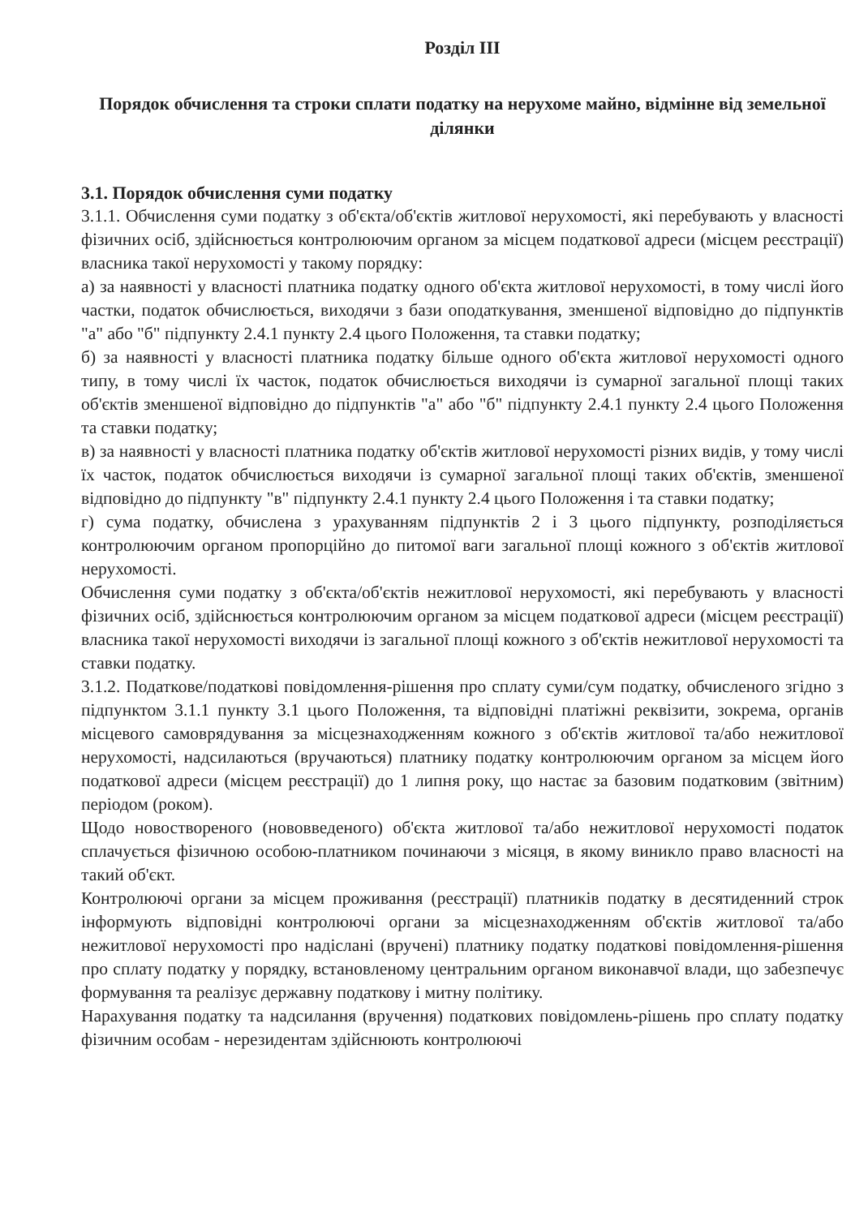Розділ III
Порядок обчислення та строки сплати податку на нерухоме майно, відмінне від земельної ділянки
3.1. Порядок обчислення суми податку
3.1.1. Обчислення суми податку з об'єкта/об'єктів житлової нерухомості, які перебувають у власності фізичних осіб, здійснюється контролюючим органом за місцем податкової адреси (місцем реєстрації) власника такої нерухомості у такому порядку:
а) за наявності у власності платника податку одного об'єкта житлової нерухомості, в тому числі його частки, податок обчислюється, виходячи з бази оподаткування, зменшеної відповідно до підпунктів "а" або "б" підпункту 2.4.1 пункту 2.4 цього Положення, та ставки податку;
б) за наявності у власності платника податку більше одного об'єкта житлової нерухомості одного типу, в тому числі їх часток, податок обчислюється виходячи із сумарної загальної площі таких об'єктів зменшеної відповідно до підпунктів "а" або "б" підпункту 2.4.1 пункту 2.4 цього Положення та ставки податку;
в) за наявності у власності платника податку об'єктів житлової нерухомості різних видів, у тому числі їх часток, податок обчислюється виходячи із сумарної загальної площі таких об'єктів, зменшеної відповідно до підпункту "в" підпункту 2.4.1 пункту 2.4 цього Положення і та ставки податку;
г) сума податку, обчислена з урахуванням підпунктів 2 і 3 цього підпункту, розподіляється контролюючим органом пропорційно до питомої ваги загальної площі кожного з об'єктів житлової нерухомості.
Обчислення суми податку з об'єкта/об'єктів нежитлової нерухомості, які перебувають у власності фізичних осіб, здійснюється контролюючим органом за місцем податкової адреси (місцем реєстрації) власника такої нерухомості виходячи із загальної площі кожного з об'єктів нежитлової нерухомості та ставки податку.
3.1.2. Податкове/податкові повідомлення-рішення про сплату суми/сум податку, обчисленого згідно з підпунктом 3.1.1 пункту 3.1 цього Положення, та відповідні платіжні реквізити, зокрема, органів місцевого самоврядування за місцезнаходженням кожного з об'єктів житлової та/або нежитлової нерухомості, надсилаються (вручаються) платнику податку контролюючим органом за місцем його податкової адреси (місцем реєстрації) до 1 липня року, що настає за базовим податковим (звітним) періодом (роком).
Щодо новоствореного (нововведеного) об'єкта житлової та/або нежитлової нерухомості податок сплачується фізичною особою-платником починаючи з місяця, в якому виникло право власності на такий об'єкт.
Контролюючі органи за місцем проживання (реєстрації) платників податку в десятиденний строк інформують відповідні контролюючі органи за місцезнаходженням об'єктів житлової та/або нежитлової нерухомості про надіслані (вручені) платнику податку податкові повідомлення-рішення про сплату податку у порядку, встановленому центральним органом виконавчої влади, що забезпечує формування та реалізує державну податкову і митну політику.
Нарахування податку та надсилання (вручення) податкових повідомлень-рішень про сплату податку фізичним особам - нерезидентам здійснюють контролюючі